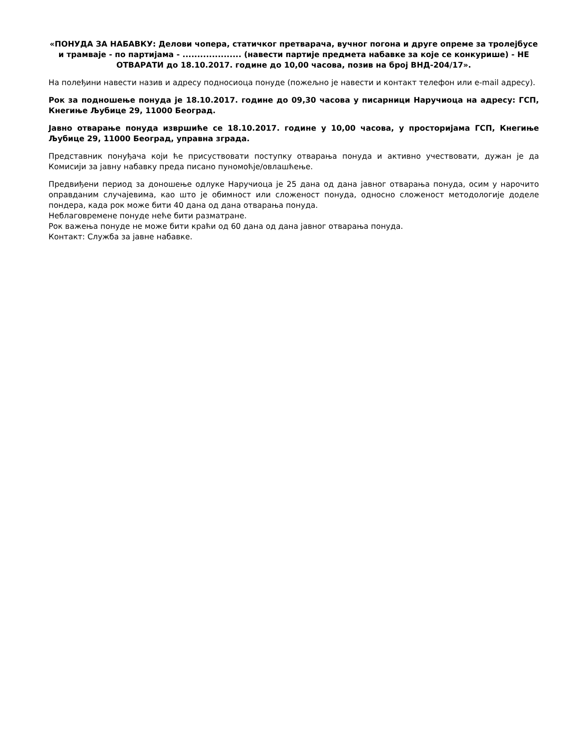«ПОНУДА ЗА НАБАВКУ: Делови чопера, статичког претварача, вучног погона и друге опреме за тролејбусе и трамваје - по партијама - .................... (навести партије предмета набавке за које се конкурише) - НЕ ОТВАРАТИ до 18.10.2017. године до 10,00 часова, позив на број ВНД-204/17».
На полеђини навести назив и адресу подносиоца понуде (пожељно је навести и контакт телефон или e-mail адресу).
Рок за подношење понуда је 18.10.2017. године до 09,30 часова у писарници Наручиоца на адресу: ГСП, Кнегиње Љубице 29, 11000 Београд.
Јавно отварање понуда извршиће се 18.10.2017. године у 10,00 часова, у просторијама ГСП, Кнегиње Љубице 29, 11000 Београд, управна зграда.
Представник понуђача који ће присуствовати поступку отварања понуда и активно учествовати, дужан је да Комисији за јавну набавку преда писано пуномоћје/овлашћење.
Предвиђени период за доношење одлуке Наручиоца је 25 дана од дана јавног отварања понуда, осим у нарочито оправданим случајевима, као што је обимност или сложеност понуда, односно сложеност методологије доделе пондера, када рок може бити 40 дана од дана отварања понуда.
Неблаговремене понуде неће бити разматране.
Рок важења понуде не може бити краћи од 60 дана од дана јавног отварања понуда.
Контакт: Служба за јавне набавке.